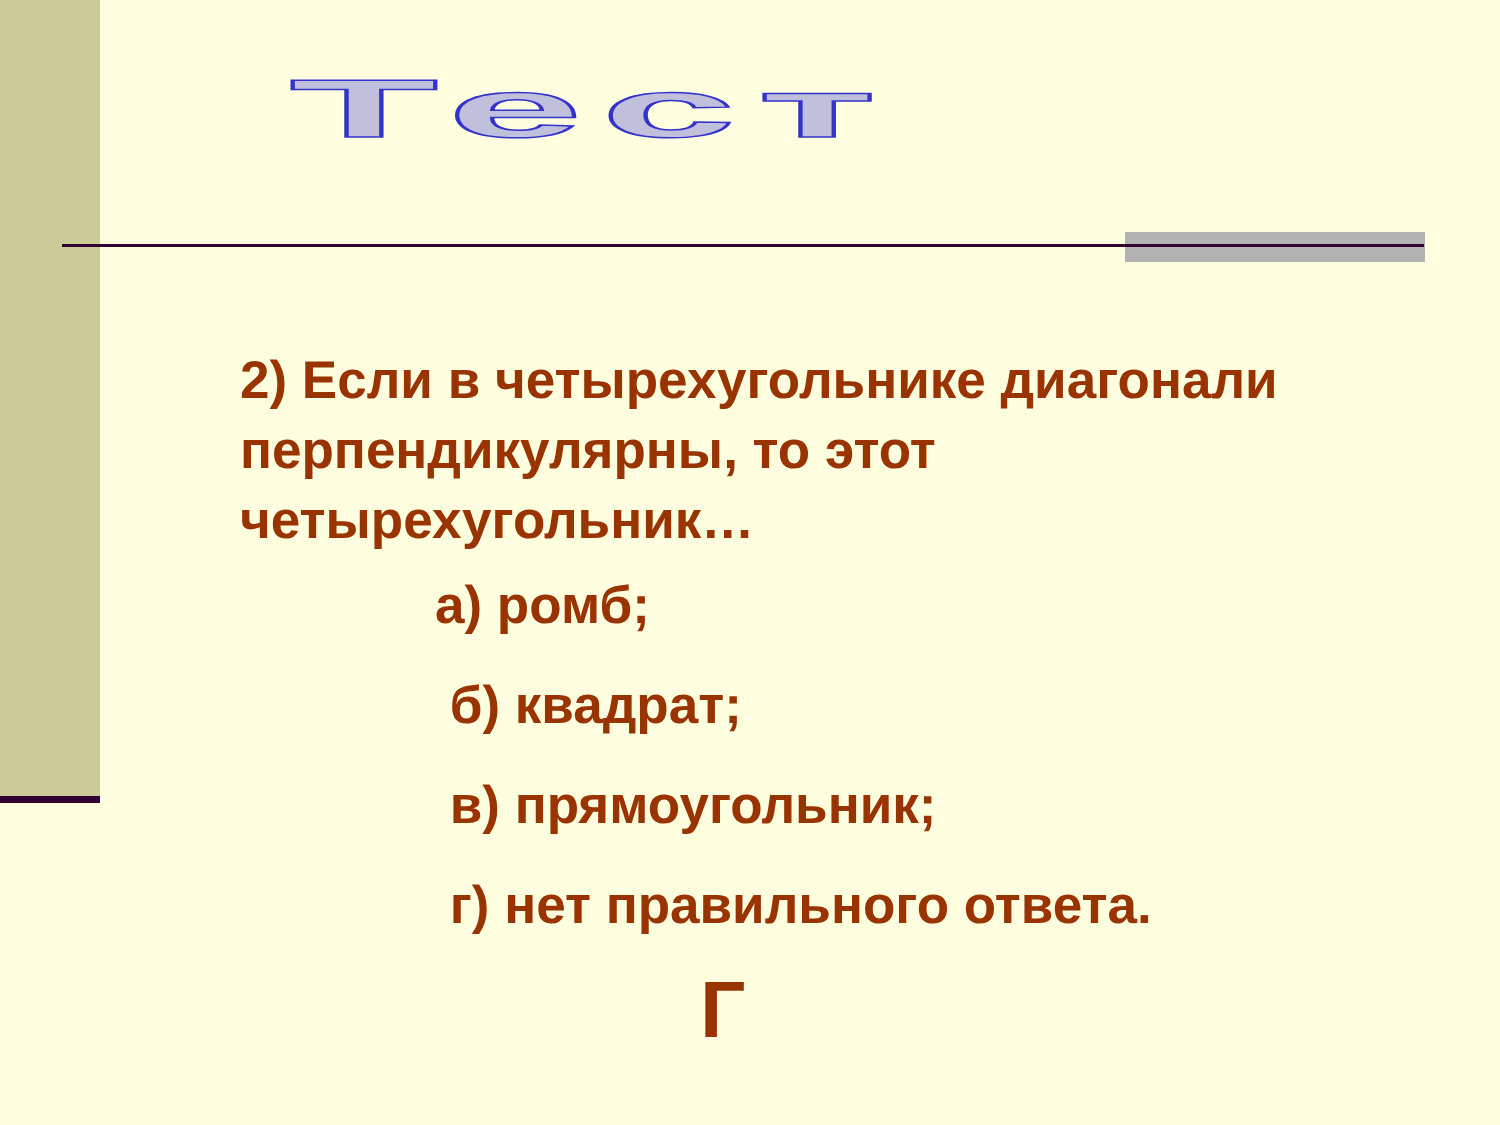Тест
2) Если в четырехугольнике диагонали перпендикулярны, то этот четырехугольник…
а) ромб;
б) квадрат;
в) прямоугольник;
г) нет правильного ответа.
Г